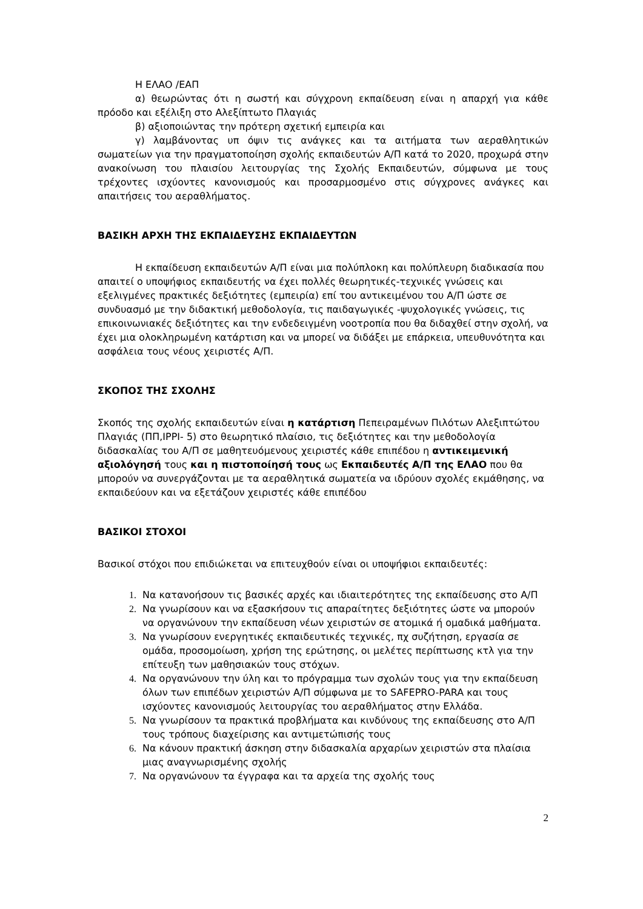Η ΕΛΑΟ /ΕΑΠ
α) θεωρώντας ότι η σωστή και σύγχρονη εκπαίδευση είναι η απαρχή για κάθε πρόοδο και εξέλιξη στο Αλεξίπτωτο Πλαγιάς
β) αξιοποιώντας την πρότερη σχετική εμπειρία και
γ) λαμβάνοντας υπ όψιν τις ανάγκες και τα αιτήματα των αεραθλητικών σωματείων για την πραγματοποίηση σχολής εκπαιδευτών Α/Π κατά το 2020, προχωρά στην ανακοίνωση του πλαισίου λειτουργίας της Σχολής Εκπαιδευτών, σύμφωνα με τους τρέχοντες ισχύοντες κανονισμούς και προσαρμοσμένο στις σύγχρονες ανάγκες και απαιτήσεις του αεραθλήματος.
ΒΑΣΙΚΗ ΑΡΧΗ ΤΗΣ ΕΚΠΑΙΔΕΥΣΗΣ ΕΚΠΑΙΔΕΥΤΩΝ
Η εκπαίδευση εκπαιδευτών Α/Π είναι μια πολύπλοκη και πολύπλευρη διαδικασία που απαιτεί ο υποψήφιος εκπαιδευτής να έχει πολλές θεωρητικές-τεχνικές γνώσεις και εξελιγμένες πρακτικές δεξιότητες (εμπειρία) επί του αντικειμένου του Α/Π ώστε σε συνδυασμό με την διδακτική μεθοδολογία, τις παιδαγωγικές -ψυχολογικές γνώσεις, τις επικοινωνιακές δεξιότητες και την ενδεδειγμένη νοοτροπία που θα διδαχθεί στην σχολή, να έχει μια ολοκληρωμένη κατάρτιση και να μπορεί να διδάξει με επάρκεια, υπευθυνότητα και ασφάλεια τους νέους χειριστές Α/Π.
ΣΚΟΠΟΣ ΤΗΣ ΣΧΟΛΗΣ
Σκοπός της σχολής εκπαιδευτών είναι η κατάρτιση Πεπειραμένων Πιλότων Αλεξιπτώτου Πλαγιάς (ΠΠ,IPPI- 5) στο θεωρητικό πλαίσιο, τις δεξιότητες και την μεθοδολογία διδασκαλίας του Α/Π σε μαθητευόμενους χειριστές κάθε επιπέδου η αντικειμενική αξιολόγησή τους και η πιστοποίησή τους ως Εκπαιδευτές Α/Π της ΕΛΑΟ που θα μπορούν να συνεργάζονται με τα αεραθλητικά σωματεία να ιδρύουν σχολές εκμάθησης, να εκπαιδεύουν και να εξετάζουν χειριστές κάθε επιπέδου
ΒΑΣΙΚΟΙ ΣΤΟΧΟΙ
Βασικοί στόχοι που επιδιώκεται να επιτευχθούν είναι οι υποψήφιοι εκπαιδευτές:
Να κατανοήσουν τις βασικές αρχές και ιδιαιτερότητες της εκπαίδευσης στο Α/Π
Να γνωρίσουν και να εξασκήσουν τις απαραίτητες δεξιότητες ώστε να μπορούν να οργανώνουν την εκπαίδευση νέων χειριστών σε ατομικά ή ομαδικά μαθήματα.
Να γνωρίσουν ενεργητικές εκπαιδευτικές τεχνικές, πχ συζήτηση, εργασία σε ομάδα, προσομοίωση, χρήση της ερώτησης, οι μελέτες περίπτωσης κτλ για την επίτευξη των μαθησιακών τους στόχων.
Να οργανώνουν την ύλη και το πρόγραμμα των σχολών τους για την εκπαίδευση όλων των επιπέδων χειριστών Α/Π σύμφωνα με το SAFEPRO-PARA και τους ισχύοντες κανονισμούς λειτουργίας του αεραθλήματος στην Ελλάδα.
Να γνωρίσουν τα πρακτικά προβλήματα και κινδύνους της εκπαίδευσης στο Α/Π τους τρόπους διαχείρισης και αντιμετώπισής τους
Να κάνουν πρακτική άσκηση στην διδασκαλία αρχαρίων χειριστών στα πλαίσια μιας αναγνωρισμένης σχολής
Να οργανώνουν τα έγγραφα και τα αρχεία της σχολής τους
2